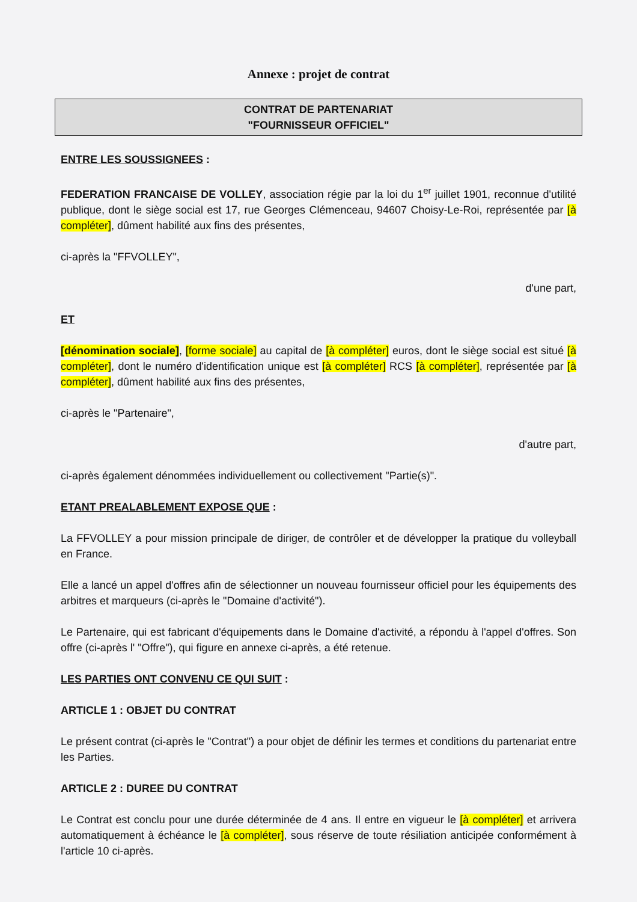Annexe : projet de contrat
CONTRAT DE PARTENARIAT
"FOURNISSEUR OFFICIEL"
ENTRE LES SOUSSIGNEES :
FEDERATION FRANCAISE DE VOLLEY, association régie par la loi du 1<sup>er</sup> juillet 1901, reconnue d'utilité publique, dont le siège social est 17, rue Georges Clémenceau, 94607 Choisy-Le-Roi, représentée par [à compléter], dûment habilité aux fins des présentes,
ci-après la "FFVOLLEY",
d'une part,
ET
[dénomination sociale], [forme sociale] au capital de [à compléter] euros, dont le siège social est situé [à compléter], dont le numéro d'identification unique est [à compléter] RCS [à compléter], représentée par [à compléter], dûment habilité aux fins des présentes,
ci-après le "Partenaire",
d'autre part,
ci-après également dénommées individuellement ou collectivement "Partie(s)".
ETANT PREALABLEMENT EXPOSE QUE :
La FFVOLLEY a pour mission principale de diriger, de contrôler et de développer la pratique du volleyball en France.
Elle a lancé un appel d'offres afin de sélectionner un nouveau fournisseur officiel pour les équipements des arbitres et marqueurs (ci-après le "Domaine d'activité").
Le Partenaire, qui est fabricant d'équipements dans le Domaine d'activité, a répondu à l'appel d'offres. Son offre (ci-après l' "Offre"), qui figure en annexe ci-après, a été retenue.
LES PARTIES ONT CONVENU CE QUI SUIT :
ARTICLE 1 : OBJET DU CONTRAT
Le présent contrat (ci-après le "Contrat") a pour objet de définir les termes et conditions du partenariat entre les Parties.
ARTICLE 2 : DUREE DU CONTRAT
Le Contrat est conclu pour une durée déterminée de 4 ans. Il entre en vigueur le [à compléter] et arrivera automatiquement à échéance le [à compléter], sous réserve de toute résiliation anticipée conformément à l'article 10 ci-après.